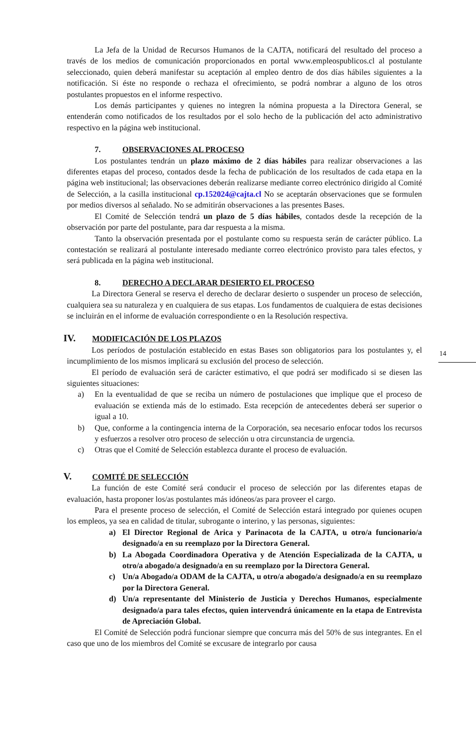La Jefa de la Unidad de Recursos Humanos de la CAJTA, notificará del resultado del proceso a través de los medios de comunicación proporcionados en portal www.empleospublicos.cl al postulante seleccionado, quien deberá manifestar su aceptación al empleo dentro de dos días hábiles siguientes a la notificación. Si éste no responde o rechaza el ofrecimiento, se podrá nombrar a alguno de los otros postulantes propuestos en el informe respectivo.
Los demás participantes y quienes no integren la nómina propuesta a la Directora General, se entenderán como notificados de los resultados por el solo hecho de la publicación del acto administrativo respectivo en la página web institucional.
7. OBSERVACIONES AL PROCESO
Los postulantes tendrán un plazo máximo de 2 días hábiles para realizar observaciones a las diferentes etapas del proceso, contados desde la fecha de publicación de los resultados de cada etapa en la página web institucional; las observaciones deberán realizarse mediante correo electrónico dirigido al Comité de Selección, a la casilla institucional cp.152024@cajta.cl No se aceptarán observaciones que se formulen por medios diversos al señalado. No se admitirán observaciones a las presentes Bases.
El Comité de Selección tendrá un plazo de 5 días hábiles, contados desde la recepción de la observación por parte del postulante, para dar respuesta a la misma.
Tanto la observación presentada por el postulante como su respuesta serán de carácter público. La contestación se realizará al postulante interesado mediante correo electrónico provisto para tales efectos, y será publicada en la página web institucional.
8. DERECHO A DECLARAR DESIERTO EL PROCESO
La Directora General se reserva el derecho de declarar desierto o suspender un proceso de selección, cualquiera sea su naturaleza y en cualquiera de sus etapas. Los fundamentos de cualquiera de estas decisiones se incluirán en el informe de evaluación correspondiente o en la Resolución respectiva.
IV. MODIFICACIÓN DE LOS PLAZOS
Los períodos de postulación establecido en estas Bases son obligatorios para los postulantes y, el incumplimiento de los mismos implicará su exclusión del proceso de selección.
El período de evaluación será de carácter estimativo, el que podrá ser modificado si se diesen las siguientes situaciones:
a) En la eventualidad de que se reciba un número de postulaciones que implique que el proceso de evaluación se extienda más de lo estimado. Esta recepción de antecedentes deberá ser superior o igual a 10.
b) Que, conforme a la contingencia interna de la Corporación, sea necesario enfocar todos los recursos y esfuerzos a resolver otro proceso de selección u otra circunstancia de urgencia.
c) Otras que el Comité de Selección establezca durante el proceso de evaluación.
V. COMITÉ DE SELECCIÓN
La función de este Comité será conducir el proceso de selección por las diferentes etapas de evaluación, hasta proponer los/as postulantes más idóneos/as para proveer el cargo.
Para el presente proceso de selección, el Comité de Selección estará integrado por quienes ocupen los empleos, ya sea en calidad de titular, subrogante o interino, y las personas, siguientes:
a) El Director Regional de Arica y Parinacota de la CAJTA, u otro/a funcionario/a designado/a en su reemplazo por la Directora General.
b) La Abogada Coordinadora Operativa y de Atención Especializada de la CAJTA, u otro/a abogado/a designado/a en su reemplazo por la Directora General.
c) Un/a Abogado/a ODAM de la CAJTA, u otro/a abogado/a designado/a en su reemplazo por la Directora General.
d) Un/a representante del Ministerio de Justicia y Derechos Humanos, especialmente designado/a para tales efectos, quien intervendrá únicamente en la etapa de Entrevista de Apreciación Global.
El Comité de Selección podrá funcionar siempre que concurra más del 50% de sus integrantes. En el caso que uno de los miembros del Comité se excusare de integrarlo por causa
14